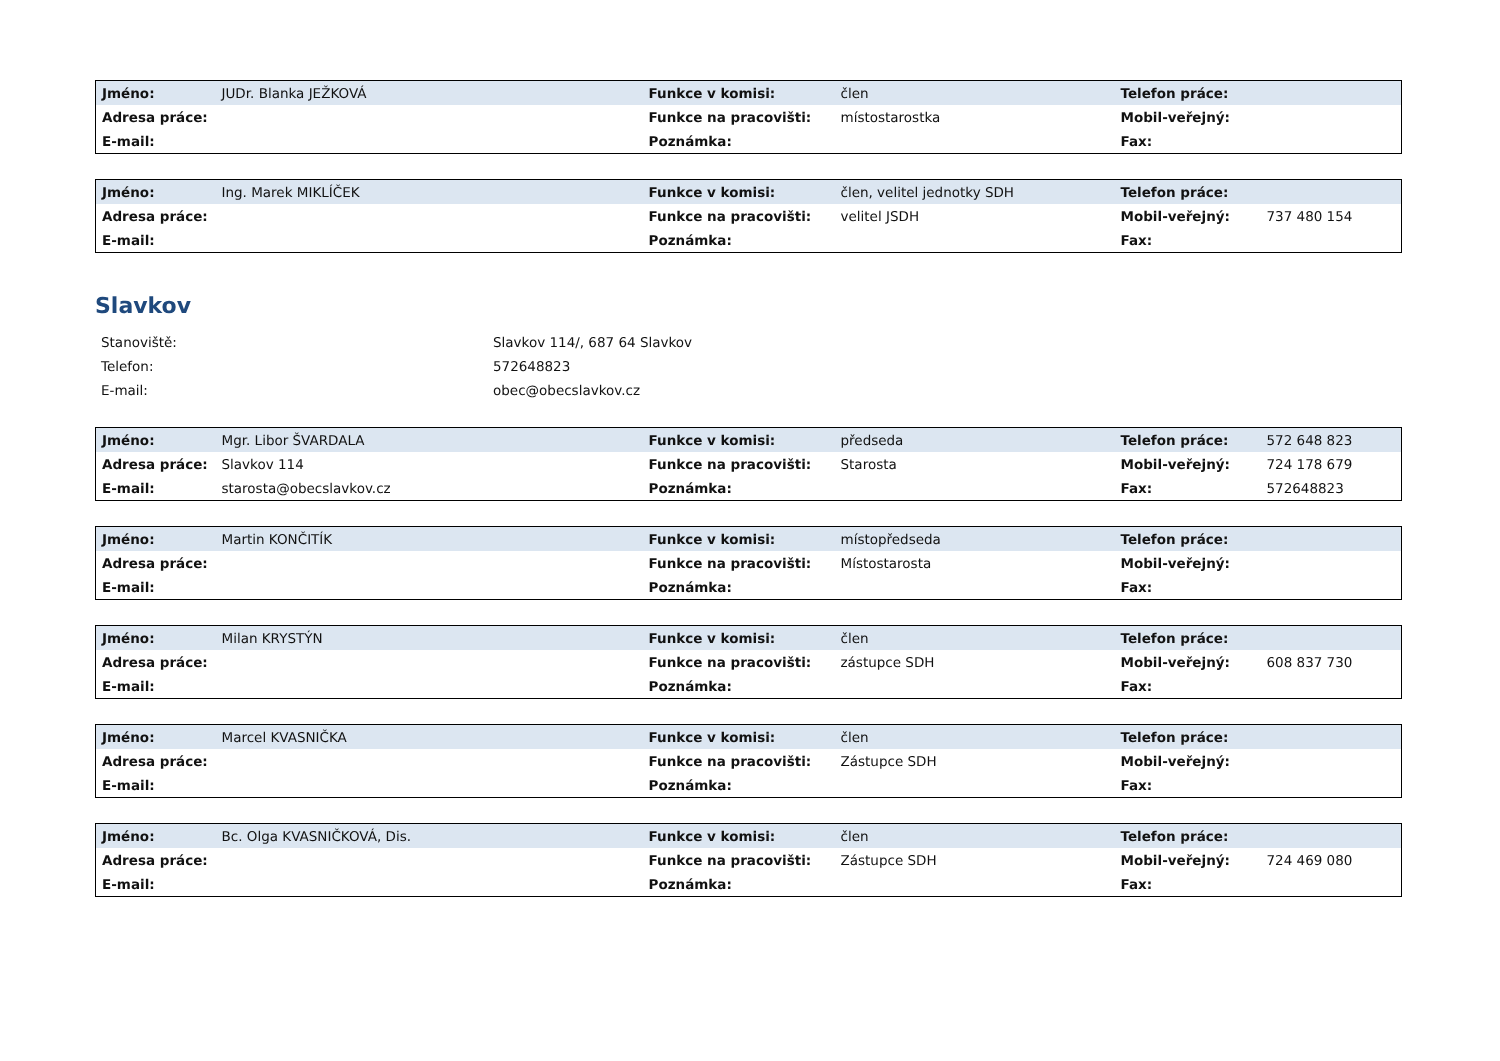| Jméno: | JUDr. Blanka JEŽKOVÁ | Funkce v komisi: | člen | Telefon práce: | |
| Adresa práce: | | Funkce na pracovišti: | místostarostka | Mobil-veřejný: | |
| E-mail: | | Poznámka: | | Fax: | |
| Jméno: | Ing. Marek MIKLÍČEK | Funkce v komisi: | člen, velitel jednotky SDH | Telefon práce: | |
| Adresa práce: | | Funkce na pracovišti: | velitel JSDH | Mobil-veřejný: | 737 480 154 |
| E-mail: | | Poznámka: | | Fax: | |
Slavkov
| Stanoviště: | Slavkov 114/, 687 64 Slavkov |
| Telefon: | 572648823 |
| E-mail: | obec@obecslavkov.cz |
| Jméno: | Mgr. Libor ŠVARDALA | Funkce v komisi: | předseda | Telefon práce: | 572 648 823 |
| Adresa práce: | Slavkov 114 | Funkce na pracovišti: | Starosta | Mobil-veřejný: | 724 178 679 |
| E-mail: | starosta@obecslavkov.cz | Poznámka: | | Fax: | 572648823 |
| Jméno: | Martin KONČITÍK | Funkce v komisi: | místopředseda | Telefon práce: | |
| Adresa práce: | | Funkce na pracovišti: | Místostarosta | Mobil-veřejný: | |
| E-mail: | | Poznámka: | | Fax: | |
| Jméno: | Milan KRYSTÝN | Funkce v komisi: | člen | Telefon práce: | |
| Adresa práce: | | Funkce na pracovišti: | zástupce SDH | Mobil-veřejný: | 608 837 730 |
| E-mail: | | Poznámka: | | Fax: | |
| Jméno: | Marcel KVASNIČKA | Funkce v komisi: | člen | Telefon práce: | |
| Adresa práce: | | Funkce na pracovišti: | Zástupce SDH | Mobil-veřejný: | |
| E-mail: | | Poznámka: | | Fax: | |
| Jméno: | Bc. Olga KVASNIČKOVÁ, Dis. | Funkce v komisi: | člen | Telefon práce: | |
| Adresa práce: | | Funkce na pracovišti: | Zástupce SDH | Mobil-veřejný: | 724 469 080 |
| E-mail: | | Poznámka: | | Fax: | |